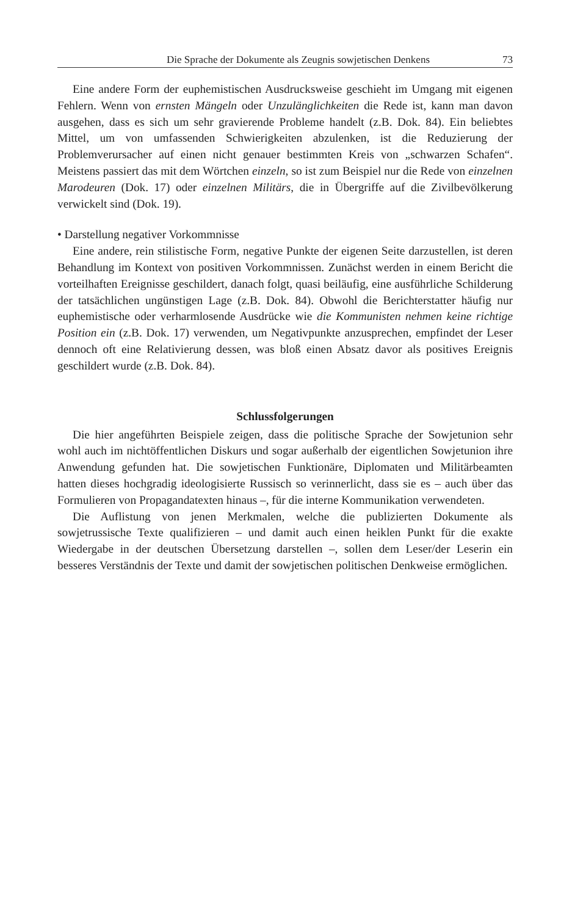Die Sprache der Dokumente als Zeugnis sowjetischen Denkens 73
Eine andere Form der euphemistischen Ausdrucksweise geschieht im Umgang mit eigenen Fehlern. Wenn von ernsten Mängeln oder Unzulänglichkeiten die Rede ist, kann man davon ausgehen, dass es sich um sehr gravierende Probleme handelt (z.B. Dok. 84). Ein beliebtes Mittel, um von umfassenden Schwierigkeiten abzulenken, ist die Reduzierung der Problemverursacher auf einen nicht genauer bestimmten Kreis von „schwarzen Schafen“. Meistens passiert das mit dem Wörtchen einzeln, so ist zum Beispiel nur die Rede von einzelnen Marodeuren (Dok. 17) oder einzelnen Militärs, die in Übergriffe auf die Zivilbevölkerung verwickelt sind (Dok. 19).
• Darstellung negativer Vorkommnisse
Eine andere, rein stilistische Form, negative Punkte der eigenen Seite darzustellen, ist deren Behandlung im Kontext von positiven Vorkommnissen. Zunächst werden in einem Bericht die vorteilhaften Ereignisse geschildert, danach folgt, quasi beiläufig, eine ausführliche Schilderung der tatsächlichen ungünstigen Lage (z.B. Dok. 84). Obwohl die Berichterstatter häufig nur euphemistische oder verharmlosende Ausdrücke wie die Kommunisten nehmen keine richtige Position ein (z.B. Dok. 17) verwenden, um Negativpunkte anzusprechen, empfindet der Leser dennoch oft eine Relativierung dessen, was bloß einen Absatz davor als positives Ereignis geschildert wurde (z.B. Dok. 84).
Schlussfolgerungen
Die hier angeführten Beispiele zeigen, dass die politische Sprache der Sowjetunion sehr wohl auch im nichtöffentlichen Diskurs und sogar außerhalb der eigentlichen Sowjetunion ihre Anwendung gefunden hat. Die sowjetischen Funktionäre, Diplomaten und Militärbeamten hatten dieses hochgradig ideologisierte Russisch so verinnerlicht, dass sie es – auch über das Formulieren von Propagandatexten hinaus –, für die interne Kommunikation verwendeten.
Die Auflistung von jenen Merkmalen, welche die publizierten Dokumente als sowjetrussische Texte qualifizieren – und damit auch einen heiklen Punkt für die exakte Wiedergabe in der deutschen Übersetzung darstellen –, sollen dem Leser/der Leserin ein besseres Verständnis der Texte und damit der sowjetischen politischen Denkweise ermöglichen.